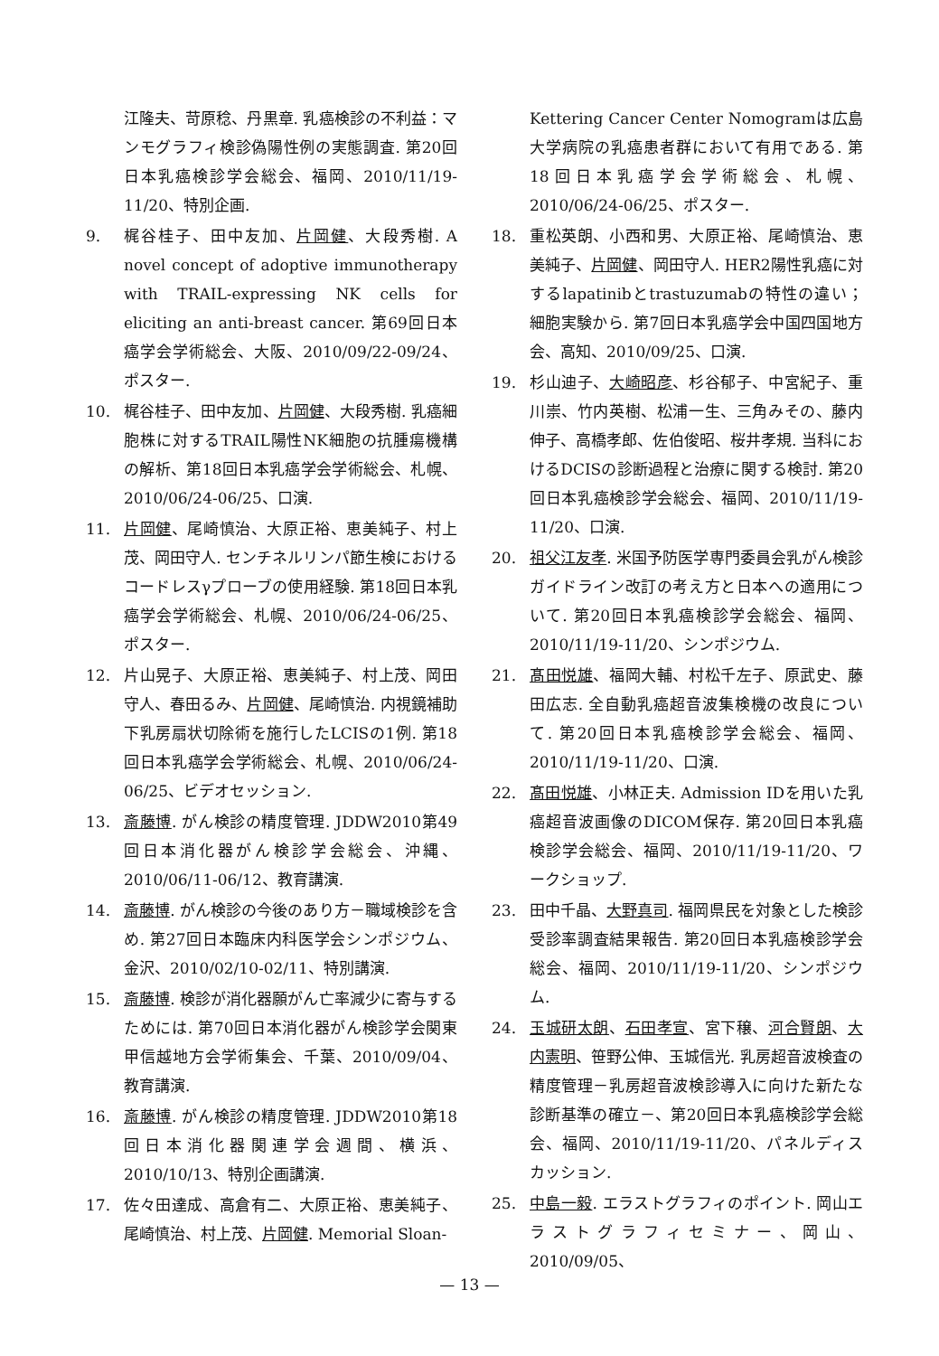江隆夫、苛原稔、丹黒章. 乳癌検診の不利益：マンモグラフィ検診偽陽性例の実態調査. 第20回日本乳癌検診学会総会、福岡、2010/11/19-11/20、特別企画.
9. 梶谷桂子、田中友加、片岡健、大段秀樹. A novel concept of adoptive immunotherapy with TRAIL-expressing NK cells for eliciting an anti-breast cancer. 第69回日本癌学会学術総会、大阪、2010/09/22-09/24、ポスター.
10. 梶谷桂子、田中友加、片岡健、大段秀樹. 乳癌細胞株に対するTRAIL陽性NK細胞の抗腫瘍機構の解析、第18回日本乳癌学会学術総会、札幌、2010/06/24-06/25、口演.
11. 片岡健、尾崎慎治、大原正裕、恵美純子、村上茂、岡田守人. センチネルリンパ節生検におけるコードレスγプローブの使用経験. 第18回日本乳癌学会学術総会、札幌、2010/06/24-06/25、ポスター.
12. 片山晃子、大原正裕、恵美純子、村上茂、岡田守人、春田るみ、片岡健、尾崎慎治. 内視鏡補助下乳房扇状切除術を施行したLCISの1例. 第18回日本乳癌学会学術総会、札幌、2010/06/24-06/25、ビデオセッション.
13. 斎藤博. がん検診の精度管理. JDDW2010第49回日本消化器がん検診学会総会、沖縄、2010/06/11-06/12、教育講演.
14. 斎藤博. がん検診の今後のあり方－職域検診を含め. 第27回日本臨床内科医学会シンポジウム、金沢、2010/02/10-02/11、特別講演.
15. 斎藤博. 検診が消化器願がん亡率減少に寄与するためには. 第70回日本消化器がん検診学会関東甲信越地方会学術集会、千葉、2010/09/04、教育講演.
16. 斎藤博. がん検診の精度管理. JDDW2010第18回日本消化器関連学会週間、横浜、2010/10/13、特別企画講演.
17. 佐々田達成、高倉有二、大原正裕、恵美純子、尾崎慎治、村上茂、片岡健. Memorial Sloan-
Kettering Cancer Center Nomogramは広島大学病院の乳癌患者群において有用である. 第18回日本乳癌学会学術総会、札幌、2010/06/24-06/25、ポスター.
18. 重松英朗、小西和男、大原正裕、尾崎慎治、恵美純子、片岡健、岡田守人. HER2陽性乳癌に対するlapatinibとtrastuzumabの特性の違い；細胞実験から. 第7回日本乳癌学会中国四国地方会、高知、2010/09/25、口演.
19. 杉山迪子、大崎昭彦、杉谷郁子、中宮紀子、重川崇、竹内英樹、松浦一生、三角みその、藤内伸子、高橋孝郎、佐伯俊昭、桜井孝規. 当科におけるDCISの診断過程と治療に関する検討. 第20回日本乳癌検診学会総会、福岡、2010/11/19-11/20、口演.
20. 祖父江友孝. 米国予防医学専門委員会乳がん検診ガイドライン改訂の考え方と日本への適用について. 第20回日本乳癌検診学会総会、福岡、2010/11/19-11/20、シンポジウム.
21. 髙田悦雄、福岡大輔、村松千左子、原武史、藤田広志. 全自動乳癌超音波集検機の改良について. 第20回日本乳癌検診学会総会、福岡、2010/11/19-11/20、口演.
22. 髙田悦雄、小林正夫. Admission IDを用いた乳癌超音波画像のDICOM保存. 第20回日本乳癌検診学会総会、福岡、2010/11/19-11/20、ワークショップ.
23. 田中千晶、大野真司. 福岡県民を対象とした検診受診率調査結果報告. 第20回日本乳癌検診学会総会、福岡、2010/11/19-11/20、シンポジウム.
24. 玉城研太朗、石田孝宣、宮下穣、河合賢朗、大内憲明、笹野公伸、玉城信光. 乳房超音波検査の精度管理－乳房超音波検診導入に向けた新たな診断基準の確立－、第20回日本乳癌検診学会総会、福岡、2010/11/19-11/20、パネルディスカッション.
25. 中島一毅. エラストグラフィのポイント. 岡山エラストグラフィセミナー、岡山、2010/09/05、
— 13 —